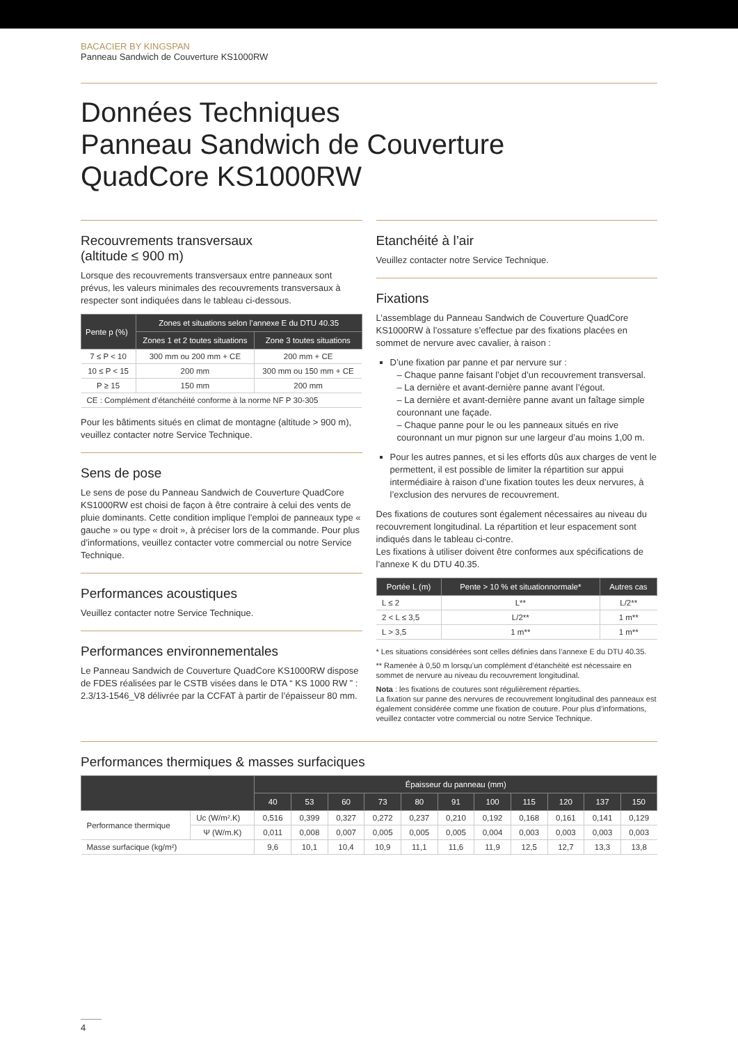BACACIER BY KINGSPAN
Panneau Sandwich de Couverture KS1000RW
Données Techniques
Panneau Sandwich de Couverture
QuadCore KS1000RW
Recouvrements transversaux
(altitude ≤ 900 m)
Lorsque des recouvrements transversaux entre panneaux sont prévus, les valeurs minimales des recouvrements transversaux à respecter sont indiquées dans le tableau ci-dessous.
| Pente p (%) | Zones et situations selon l’annexe E du DTU 40.35 | |
| --- | --- | --- |
| | Zones 1 et 2 toutes situations | Zone 3 toutes situations |
| 7 ≤ P < 10 | 300 mm ou 200 mm + CE | 200 mm + CE |
| 10 ≤ P < 15 | 200 mm | 300 mm ou 150 mm + CE |
| P ≥ 15 | 150 mm | 200 mm |
| CE : Complément d’étanchéité conforme à la norme NF P 30-305 | | |
Pour les bâtiments situés en climat de montagne (altitude > 900 m), veuillez contacter notre Service Technique.
Sens de pose
Le sens de pose du Panneau Sandwich de Couverture QuadCore KS1000RW est choisi de façon à être contraire à celui des vents de pluie dominants. Cette condition implique l’emploi de panneaux type « gauche » ou type « droit », à préciser lors de la commande. Pour plus d’informations, veuillez contacter votre commercial ou notre Service Technique.
Performances acoustiques
Veuillez contacter notre Service Technique.
Performances environnementales
Le Panneau Sandwich de Couverture QuadCore KS1000RW dispose de FDES réalisées par le CSTB visées dans le DTA “ KS 1000 RW ” : 2.3/13-1546_V8 délivrée par la CCFAT à partir de l’épaisseur 80 mm.
Etanchéité à l’air
Veuillez contacter notre Service Technique.
Fixations
L’assemblage du Panneau Sandwich de Couverture QuadCore KS1000RW à l’ossature s’effectue par des fixations placées en sommet de nervure avec cavalier, à raison :
D’une fixation par panne et par nervure sur :
– Chaque panne faisant l’objet d’un recouvrement transversal.
– La dernière et avant-dernière panne avant l’égout.
– La dernière et avant-dernière panne avant un faîtage simple couronnant une façade.
– Chaque panne pour le ou les panneaux situés en rive couronnant un mur pignon sur une largeur d’au moins 1,00 m.
Pour les autres pannes, et si les efforts dûs aux charges de vent le permettent, il est possible de limiter la répartition sur appui intermédiaire à raison d’une fixation toutes les deux nervures, à l’exclusion des nervures de recouvrement.
Des fixations de coutures sont également nécessaires au niveau du recouvrement longitudinal. La répartition et leur espacement sont indiqués dans le tableau ci-contre.
Les fixations à utiliser doivent être conformes aux spécifications de l’annexe K du DTU 40.35.
| Portée L (m) | Pente > 10 % et situationnormale* | Autres cas |
| --- | --- | --- |
| L ≤ 2 | L** | L/2** |
| 2 < L ≤ 3,5 | L/2** | 1 m** |
| L > 3,5 | 1 m** | 1 m** |
* Les situations considérées sont celles définies dans l’annexe E du DTU 40.35.
** Ramenée à 0,50 m lorsqu’un complément d’étanchéité est nécessaire en sommet de nervure au niveau du recouvrement longitudinal.
Nota : les fixations de coutures sont régulièrement réparties.
La fixation sur panne des nervures de recouvrement longitudinal des panneaux est également considérée comme une fixation de couture. Pour plus d’informations, veuillez contacter votre commercial ou notre Service Technique.
Performances thermiques & masses surfaciques
| | | Épaisseur du panneau (mm) | | | | | | | | | | |
| --- | --- | --- | --- | --- | --- | --- | --- | --- | --- | --- | --- | --- |
| | | 40 | 53 | 60 | 73 | 80 | 91 | 100 | 115 | 120 | 137 | 150 |
| Performance thermique | Uc (W/m².K) | 0,516 | 0,399 | 0,327 | 0,272 | 0,237 | 0,210 | 0,192 | 0,168 | 0,161 | 0,141 | 0,129 |
| | Ψ (W/m.K) | 0,011 | 0,008 | 0,007 | 0,005 | 0,005 | 0,005 | 0,004 | 0,003 | 0,003 | 0,003 | 0,003 |
| Masse surfacique (kg/m²) | | 9,6 | 10,1 | 10,4 | 10,9 | 11,1 | 11,6 | 11,9 | 12,5 | 12,7 | 13,3 | 13,8 |
4